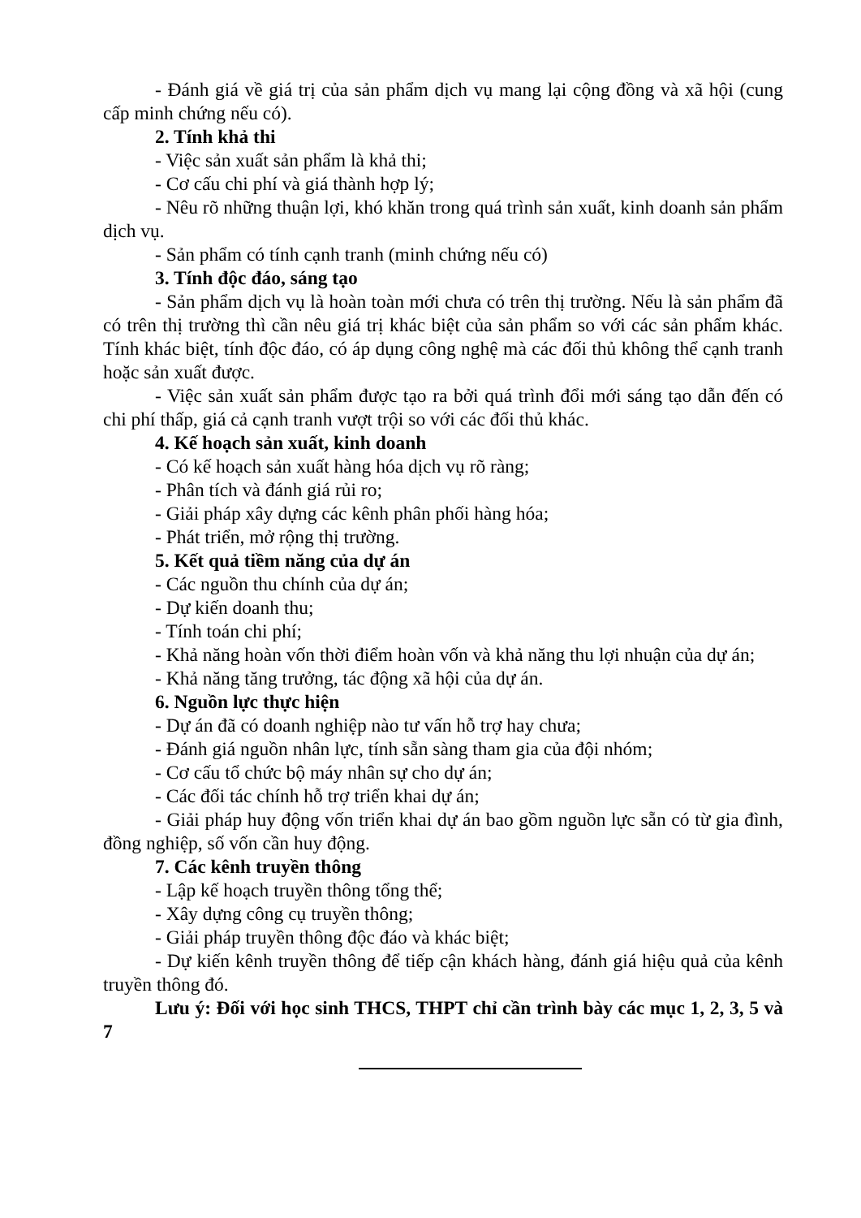- Đánh giá về giá trị của sản phẩm dịch vụ mang lại cộng đồng và xã hội (cung cấp minh chứng nếu có).
2. Tính khả thi
- Việc sản xuất sản phẩm là khả thi;
- Cơ cấu chi phí và giá thành hợp lý;
- Nêu rõ những thuận lợi, khó khăn trong quá trình sản xuất, kinh doanh sản phẩm dịch vụ.
- Sản phẩm có tính cạnh tranh (minh chứng nếu có)
3. Tính độc đáo, sáng tạo
- Sản phẩm dịch vụ là hoàn toàn mới chưa có trên thị trường. Nếu là sản phẩm đã có trên thị trường thì cần nêu giá trị khác biệt của sản phẩm so với các sản phẩm khác. Tính khác biệt, tính độc đáo, có áp dụng công nghệ mà các đối thủ không thể cạnh tranh hoặc sản xuất được.
- Việc sản xuất sản phẩm được tạo ra bởi quá trình đổi mới sáng tạo dẫn đến có chi phí thấp, giá cả cạnh tranh vượt trội so với các đối thủ khác.
4. Kế hoạch sản xuất, kinh doanh
- Có kế hoạch sản xuất hàng hóa dịch vụ rõ ràng;
- Phân tích và đánh giá rủi ro;
- Giải pháp xây dựng các kênh phân phối hàng hóa;
- Phát triển, mở rộng thị trường.
5. Kết quả tiềm năng của dự án
- Các nguồn thu chính của dự án;
- Dự kiến doanh thu;
- Tính toán chi phí;
- Khả năng hoàn vốn thời điểm hoàn vốn và khả năng thu lợi nhuận của dự án;
- Khả năng tăng trưởng, tác động xã hội của dự án.
6. Nguồn lực thực hiện
- Dự án đã có doanh nghiệp nào tư vấn hỗ trợ hay chưa;
- Đánh giá nguồn nhân lực, tính sẵn sàng tham gia của đội nhóm;
- Cơ cấu tổ chức bộ máy nhân sự cho dự án;
- Các đối tác chính hỗ trợ triển khai dự án;
- Giải pháp huy động vốn triển khai dự án bao gồm nguồn lực sẵn có từ gia đình, đồng nghiệp, số vốn cần huy động.
7. Các kênh truyền thông
- Lập kế hoạch truyền thông tổng thể;
- Xây dựng công cụ truyền thông;
- Giải pháp truyền thông độc đáo và khác biệt;
- Dự kiến kênh truyền thông để tiếp cận khách hàng, đánh giá hiệu quả của kênh truyền thông đó.
Lưu ý: Đối với học sinh THCS, THPT chỉ cần trình bày các mục 1, 2, 3, 5 và 7